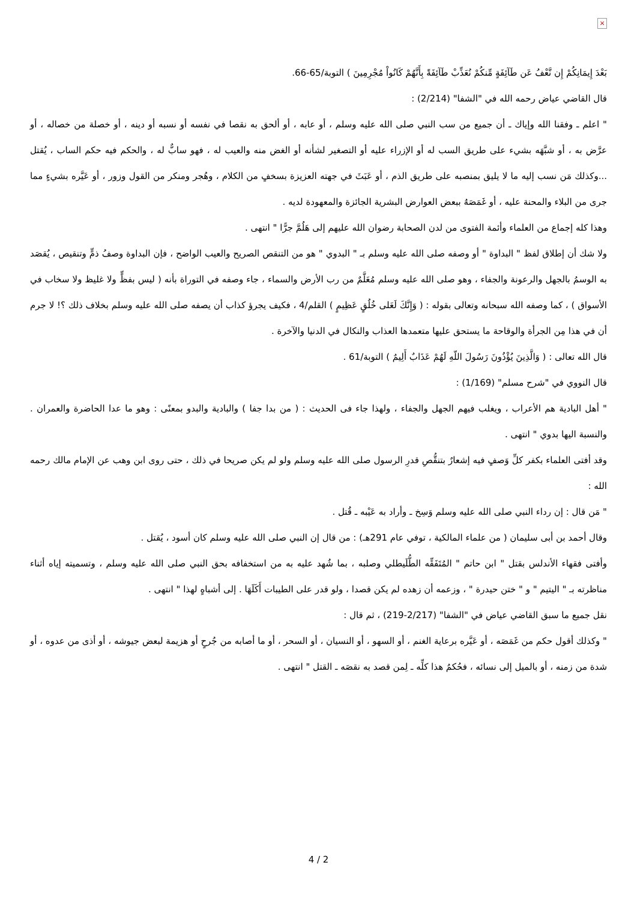×
بَعْدَ إِيمَانِكُمْ إِن نَّعْفُ عَن طَآئِفَةٍ مِّنكُمْ نُعَذِّبْ طَآئِفَةً بِأَنَّهُمْ كَانُواْ مُجْرِمِينَ ) التوبة/65-66.
قال القاضي عياض رحمه الله في "الشفا" (2/214) :
" اعلم ـ وفقنا الله وإياك ـ أن جميع من سب النبي صلى الله عليه وسلم ، أو عابه ، أو ألحق به نقصا في نفسه أو نسبه أو دينه ، أو خصلة من خصاله ، أو عرَّض به ، أو شبَّهَه بشيء على طريق السب له أو الإزراء عليه أو التصغير لشأنه أو الغض منه والعيب له ، فهو سابٌّ له ، والحكم فيه حكم الساب ، يُقتل ...وكذلك مَن نسب إليه ما لا يليق بمنصبه على طريق الذم ، أو عَبَثَ في جهته العزيزة بسخفٍ من الكلام ، وهُجر ومنكر من القول وزور ، أو عَيَّره بشيءٍ مما جرى من البلاء والمحنة عليه ، أو غَمَصَهُ ببعض العوارض البشرية الجائزة والمعهودة لديه .
وهذا كله إجماع من العلماء وأئمة الفتوى من لدن الصحابة رضوان الله عليهم إلى هَلُمَّ جرًّا " انتهى .
ولا شك أن إطلاق لفظ " البداوة " أو وصفه صلى الله عليه وسلم بـ " البدوي " هو من التنقص الصريح والعيب الواضح ، فإن البداوة وصفُ ذمٍّ وتنقيص ، يُقصَد به الوسمُ بالجهل والرعونة والجفاء ، وهو صلى الله عليه وسلم مُعَلَّمٌ من رب الأرض والسماء ، جاء وصفه في التوراة بأنه ( ليس بفظٍّ ولا غليظ ولا سخاب في الأسواق ) ، كما وصفه الله سبحانه وتعالى بقوله : ( وَإِنَّكَ لَعَلى خُلُقٍ عَظِيمٍ ) القلم/4 ، فكيف يجرؤ كذاب أن يصفه صلى الله عليه وسلم بخلاف ذلك ؟! لا جرم أن في هذا مِن الجرأة والوقاحة ما يستحق عليها متعمدها العذاب والنكال في الدنيا والآخرة .
قال الله تعالى : ( وَالَّذِينَ يُؤْذُونَ رَسُولَ اللّهِ لَهُمْ عَذَابٌ أَلِيمٌ ) التوبة/61 .
قال النووي في "شرح مسلم" (1/169) :
" أهل البادية هم الأعراب ، ويغلب فيهم الجهل والجفاء ، ولهذا جاء فى الحديث : ( من بدا جفا ) والبادية والبدو بمعنًى : وهو ما عدا الحاضرة والعمران . والنسبة اليها بدوي " انتهى .
وقد أفتى العلماء بكفر كلِّ وَصفٍ فيه إشعارٌ بتنقُّصِ قدرِ الرسول صلى الله عليه وسلم ولو لم يكن صريحا في ذلك ، حتى روى ابن وهب عن الإمام مالك رحمه الله :
" مَن قال : إن رداء النبي صلى الله عليه وسلم وَسِخ ـ وأراد به عَيْبه ـ قُتل .
وقال أحمد بن أبى سليمان ( من علماء المالكية ، توفي عام 291هـ) : من قال إن النبي صلى الله عليه وسلم كان أسود ، يُقتل .
وأفتى فقهاء الأندلس بقتل " ابن حاتم " المُتَفَقِّه الطُّلَيطلي وصلبه ، بما شُهد عليه به من استخفافه بحق النبي صلى الله عليه وسلم ، وتسميته إياه أثناء مناظرته بـ " اليتيم " و " ختن حيدرة " ، وزعمه أن زهده لم يكن قصدا ، ولو قدر على الطيبات أَكَلَهَا . إلى أشباهٍ لهذا " انتهى .
نقل جميع ما سبق القاضي عياض في "الشفا" (2/217-219) ، ثم قال :
" وكذلك أقول حكم من غَمَصَه ، أو عَيَّره برعاية الغنم ، أو السهو ، أو النسيان ، أو السحر ، أو ما أصابه من جُرحٍ أو هزيمة لبعض جيوشه ، أو أذى من عدوه ، أو شدة من زمنه ، أو بالميل إلى نسائه ، فحُكمُ هذا كلِّه ـ لِمن قصد به نقصَه ـ القتل " انتهى .
4 / 2